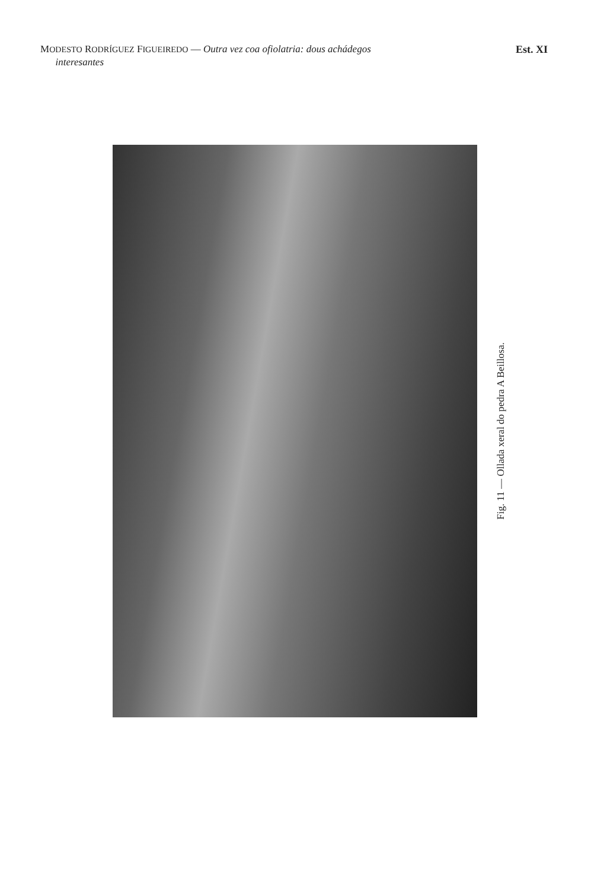MODESTO RODRÍGUEZ FIGUEIREDO — Outra vez coa ofiolatria: dous achádegos
interesantes
Est. XI
Fig. 11 — Ollada xeral do pedra A Beillosa.